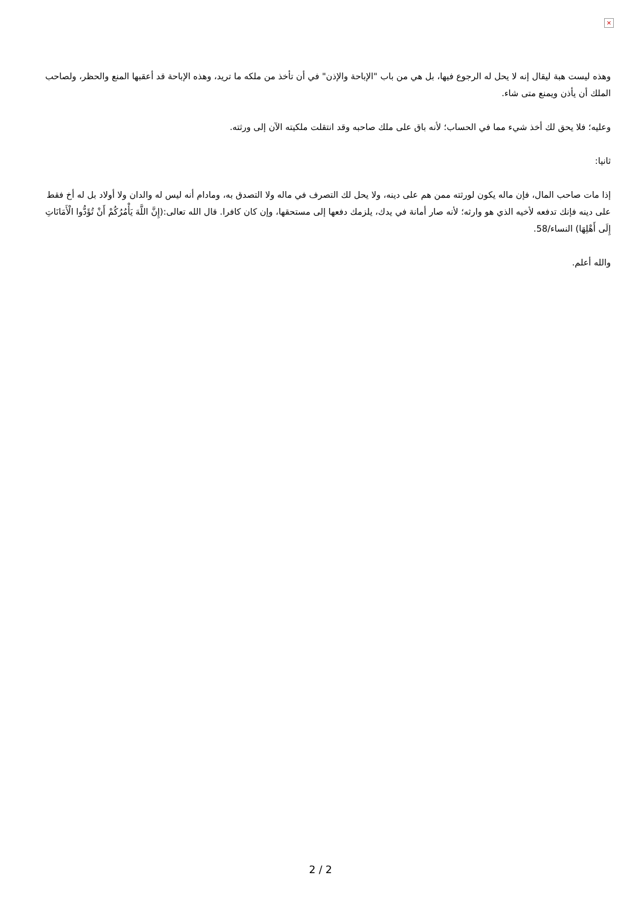×
وهذه ليست هبة ليقال إنه لا يحل له الرجوع فيها، بل هي من باب "الإباحة والإذن" في أن تأخذ من ملكه ما تريد، وهذه الإباحة قد أعقبها المنع والحظر، ولصاحب الملك أن يأذن ويمنع متى شاء.
وعليه؛ فلا يحق لك أخذ شيء مما في الحساب؛ لأنه باق على ملك صاحبه وقد انتقلت ملكيته الآن إلى ورثته.
ثانيا:
إذا مات صاحب المال، فإن ماله يكون لورثته ممن هم على دينه، ولا يحل لك التصرف في ماله ولا التصدق به، ومادام أنه ليس له والدان ولا أولاد بل له أخ فقط على دينه فإنك تدفعه لأخيه الذي هو وارثه؛ لأنه صار أمانة في يدك، يلزمك دفعها إلى مستحقها، وإن كان كافرا. قال الله تعالى:(إِنَّ اللَّهَ يَأْمُرُكُمْ أَنْ تُؤَدُّوا الْأَمَانَاتِ إِلَى أَهْلِهَا) النساء/58.
والله أعلم.
2 / 2